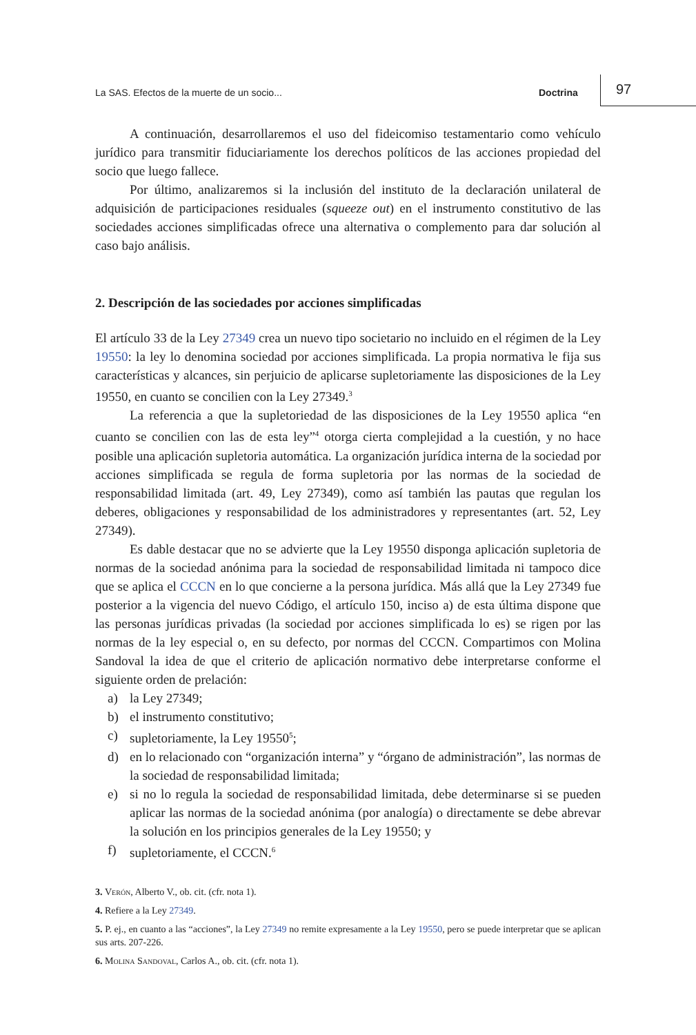La SAS. Efectos de la muerte de un socio... Doctrina 97
A continuación, desarrollaremos el uso del fideicomiso testamentario como vehículo jurídico para transmitir fiduciariamente los derechos políticos de las acciones propiedad del socio que luego fallece.
Por último, analizaremos si la inclusión del instituto de la declaración unilateral de adquisición de participaciones residuales (squeeze out) en el instrumento constitutivo de las sociedades acciones simplificadas ofrece una alternativa o complemento para dar solución al caso bajo análisis.
2. Descripción de las sociedades por acciones simplificadas
El artículo 33 de la Ley 27349 crea un nuevo tipo societario no incluido en el régimen de la Ley 19550: la ley lo denomina sociedad por acciones simplificada. La propia normativa le fija sus características y alcances, sin perjuicio de aplicarse supletoriamente las disposiciones de la Ley 19550, en cuanto se concilien con la Ley 27349.<sup>3</sup>
La referencia a que la supletoriedad de las disposiciones de la Ley 19550 aplica “en cuanto se concilien con las de esta ley”<sup>4</sup> otorga cierta complejidad a la cuestión, y no hace posible una aplicación supletoria automática. La organización jurídica interna de la sociedad por acciones simplificada se regula de forma supletoria por las normas de la sociedad de responsabilidad limitada (art. 49, Ley 27349), como así también las pautas que regulan los deberes, obligaciones y responsabilidad de los administradores y representantes (art. 52, Ley 27349).
Es dable destacar que no se advierte que la Ley 19550 disponga aplicación supletoria de normas de la sociedad anónima para la sociedad de responsabilidad limitada ni tampoco dice que se aplica el CCCN en lo que concierne a la persona jurídica. Más allá que la Ley 27349 fue posterior a la vigencia del nuevo Código, el artículo 150, inciso a) de esta última dispone que las personas jurídicas privadas (la sociedad por acciones simplificada lo es) se rigen por las normas de la ley especial o, en su defecto, por normas del CCCN. Compartimos con Molina Sandoval la idea de que el criterio de aplicación normativo debe interpretarse conforme el siguiente orden de prelación:
a) la Ley 27349;
b) el instrumento constitutivo;
c) supletoriamente, la Ley 19550<sup>5</sup>;
d) en lo relacionado con “organización interna” y “órgano de administración”, las normas de la sociedad de responsabilidad limitada;
e) si no lo regula la sociedad de responsabilidad limitada, debe determinarse si se pueden aplicar las normas de la sociedad anónima (por analogía) o directamente se debe abrevar la solución en los principios generales de la Ley 19550; y
f) supletoriamente, el CCCN.<sup>6</sup>
3. Verón, Alberto V., ob. cit. (cfr. nota 1).
4. Refiere a la Ley 27349.
5. P. ej., en cuanto a las “acciones”, la Ley 27349 no remite expresamente a la Ley 19550, pero se puede interpretar que se aplican sus arts. 207-226.
6. Molina Sandoval, Carlos A., ob. cit. (cfr. nota 1).